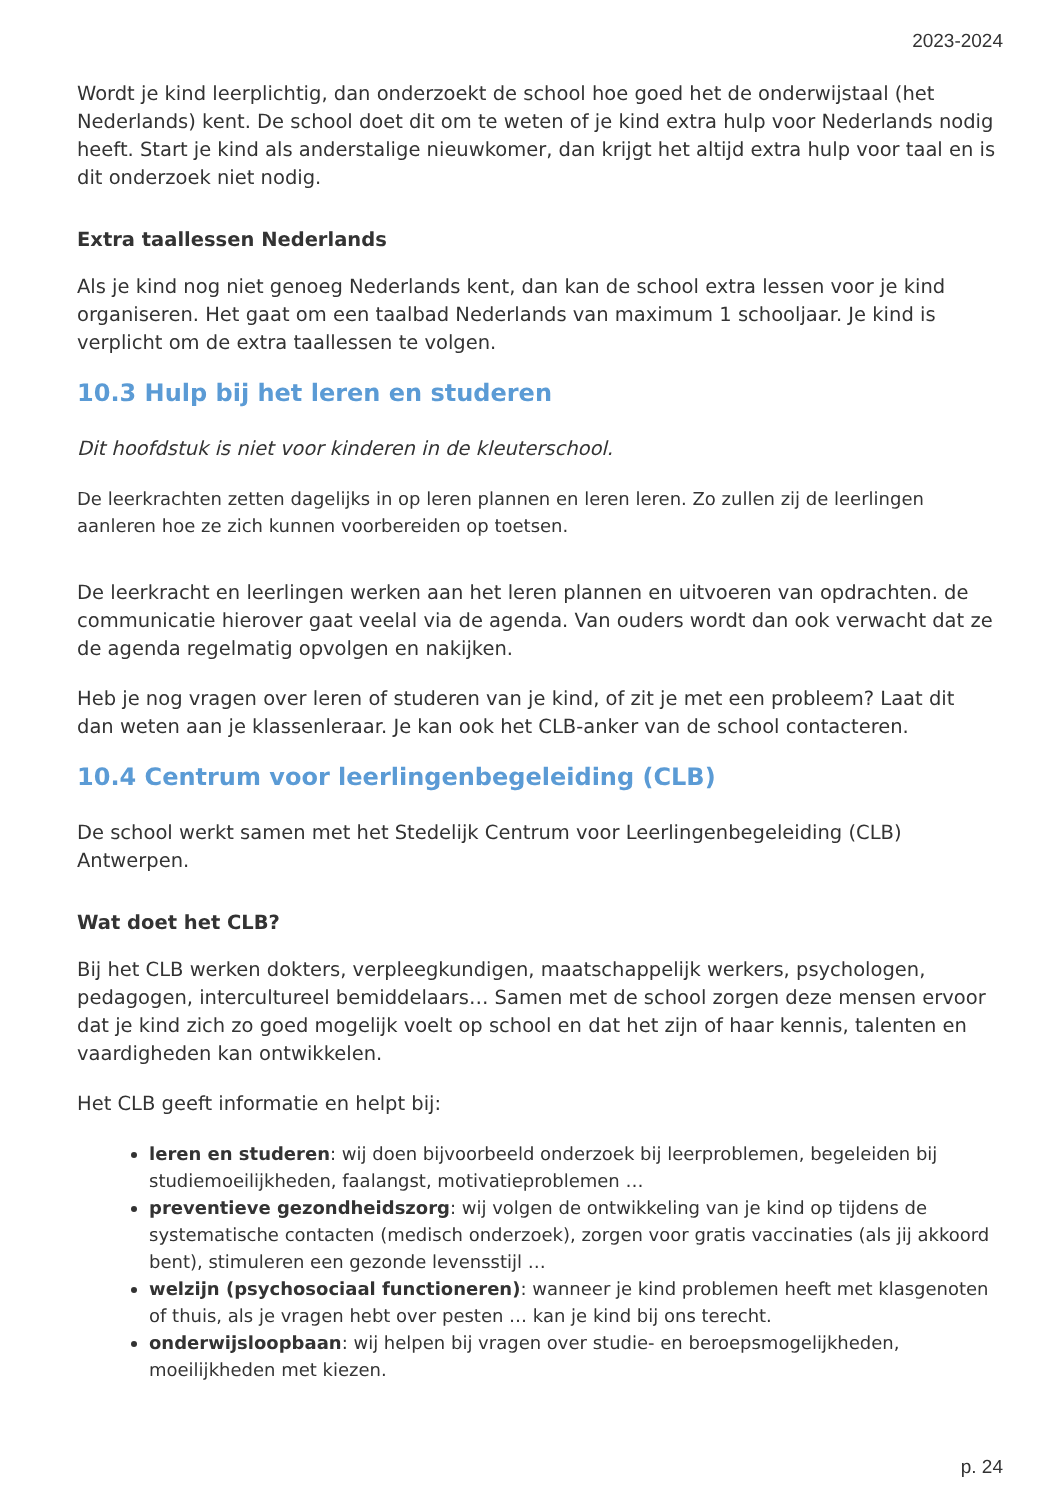2023-2024
Wordt je kind leerplichtig, dan onderzoekt de school hoe goed het de onderwijstaal (het Nederlands) kent. De school doet dit om te weten of je kind extra hulp voor Nederlands nodig heeft. Start je kind als anderstalige nieuwkomer, dan krijgt het altijd extra hulp voor taal en is dit onderzoek niet nodig.
Extra taallessen Nederlands
Als je kind nog niet genoeg Nederlands kent, dan kan de school extra lessen voor je kind organiseren. Het gaat om een taalbad Nederlands van maximum 1 schooljaar. Je kind is verplicht om de extra taallessen te volgen.
10.3 Hulp bij het leren en studeren
Dit hoofdstuk is niet voor kinderen in de kleuterschool.
De leerkrachten zetten dagelijks in op leren plannen en leren leren. Zo zullen zij de leerlingen aanleren hoe ze zich kunnen voorbereiden op toetsen.
De leerkracht en leerlingen werken aan het leren plannen en uitvoeren van opdrachten. de communicatie hierover gaat veelal via de agenda. Van ouders wordt dan ook verwacht dat ze de agenda regelmatig opvolgen en nakijken.
Heb je nog vragen over leren of studeren van je kind, of zit je met een probleem? Laat dit dan weten aan je klassenleraar. Je kan ook het CLB-anker van de school contacteren.
10.4 Centrum voor leerlingenbegeleiding (CLB)
De school werkt samen met het Stedelijk Centrum voor Leerlingenbegeleiding (CLB) Antwerpen.
Wat doet het CLB?
Bij het CLB werken dokters, verpleegkundigen, maatschappelijk werkers, psychologen, pedagogen, intercultureel bemiddelaars… Samen met de school zorgen deze mensen ervoor dat je kind zich zo goed mogelijk voelt op school en dat het zijn of haar kennis, talenten en vaardigheden kan ontwikkelen.
Het CLB geeft informatie en helpt bij:
leren en studeren: wij doen bijvoorbeeld onderzoek bij leerproblemen, begeleiden bij studiemoeilijkheden, faalangst, motivatieproblemen …
preventieve gezondheidszorg: wij volgen de ontwikkeling van je kind op tijdens de systematische contacten (medisch onderzoek), zorgen voor gratis vaccinaties (als jij akkoord bent), stimuleren een gezonde levensstijl …
welzijn (psychosociaal functioneren): wanneer je kind problemen heeft met klasgenoten of thuis, als je vragen hebt over pesten … kan je kind bij ons terecht.
onderwijsloopbaan: wij helpen bij vragen over studie- en beroepsmogelijkheden, moeilijkheden met kiezen.
p. 24